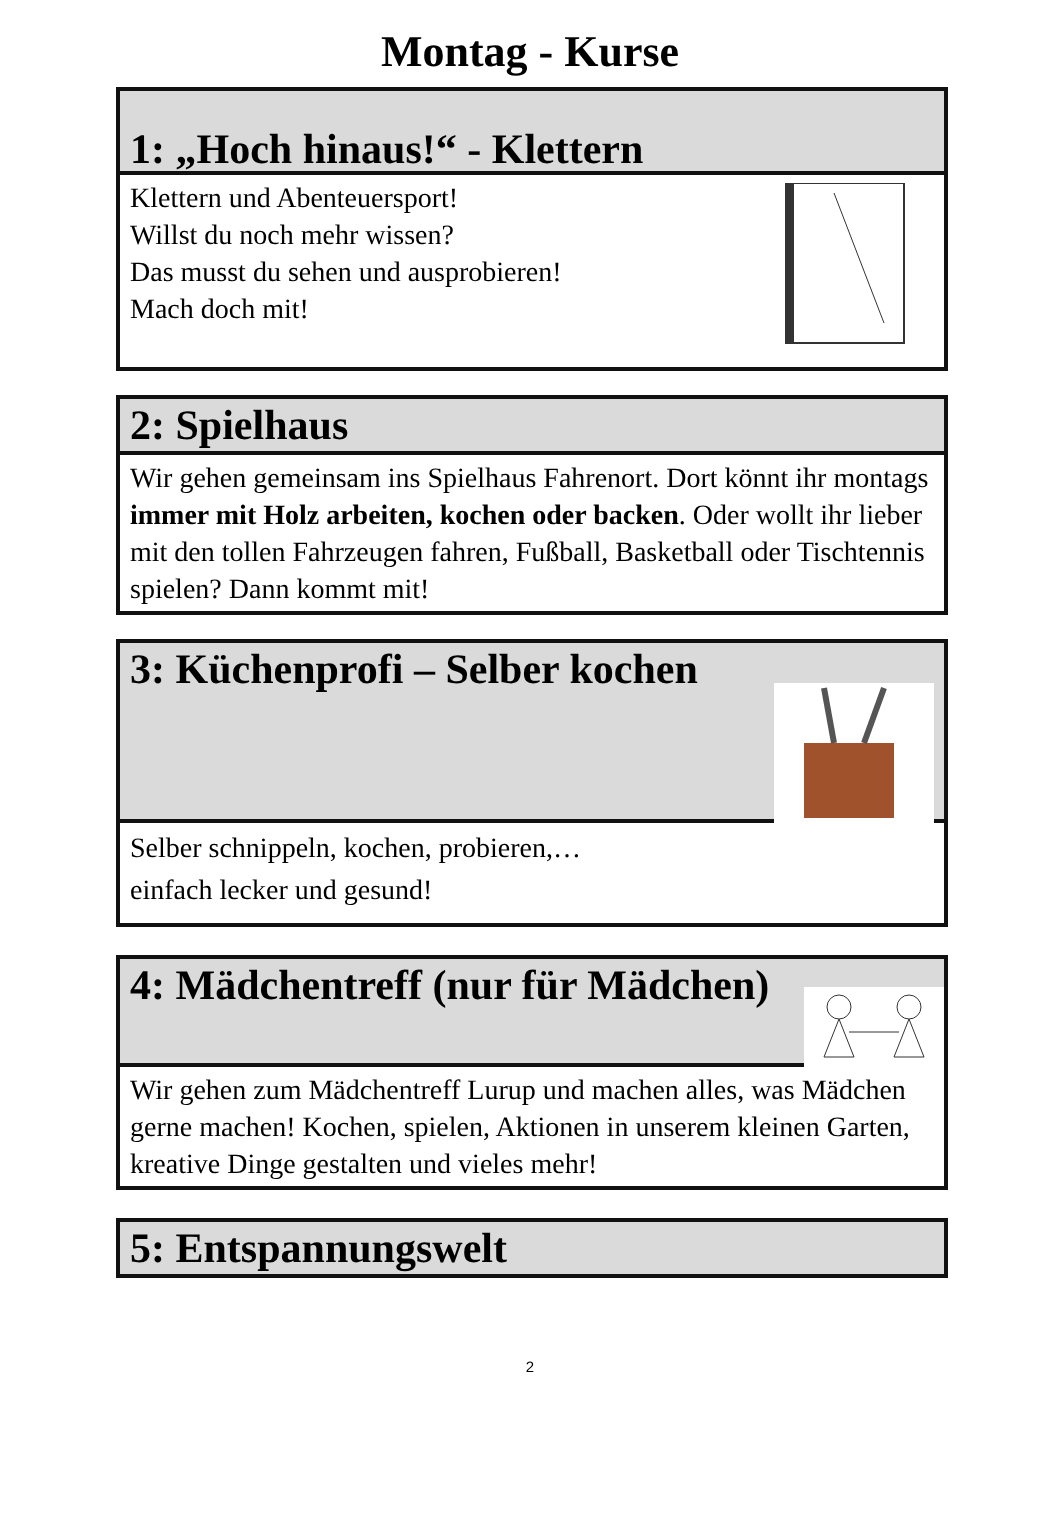Montag - Kurse
1: „Hoch hinaus!“ - Klettern
Klettern und Abenteuersport!
Willst du noch mehr wissen?
Das musst du sehen und ausprobieren!
Mach doch mit!
2: Spielhaus
Wir gehen gemeinsam ins Spielhaus Fahrenort. Dort könnt ihr montags immer mit Holz arbeiten, kochen oder backen. Oder wollt ihr lieber mit den tollen Fahrzeugen fahren, Fußball, Basketball oder Tischtennis spielen? Dann kommt mit!
3: Küchenprofi – Selber kochen
Selber schnippeln, kochen, probieren,…
einfach lecker und gesund!
4: Mädchentreff (nur für Mädchen)
Wir gehen zum Mädchentreff Lurup und machen alles, was Mädchen gerne machen! Kochen, spielen, Aktionen in unserem kleinen Garten, kreative Dinge gestalten und vieles mehr!
5: Entspannungswelt
2